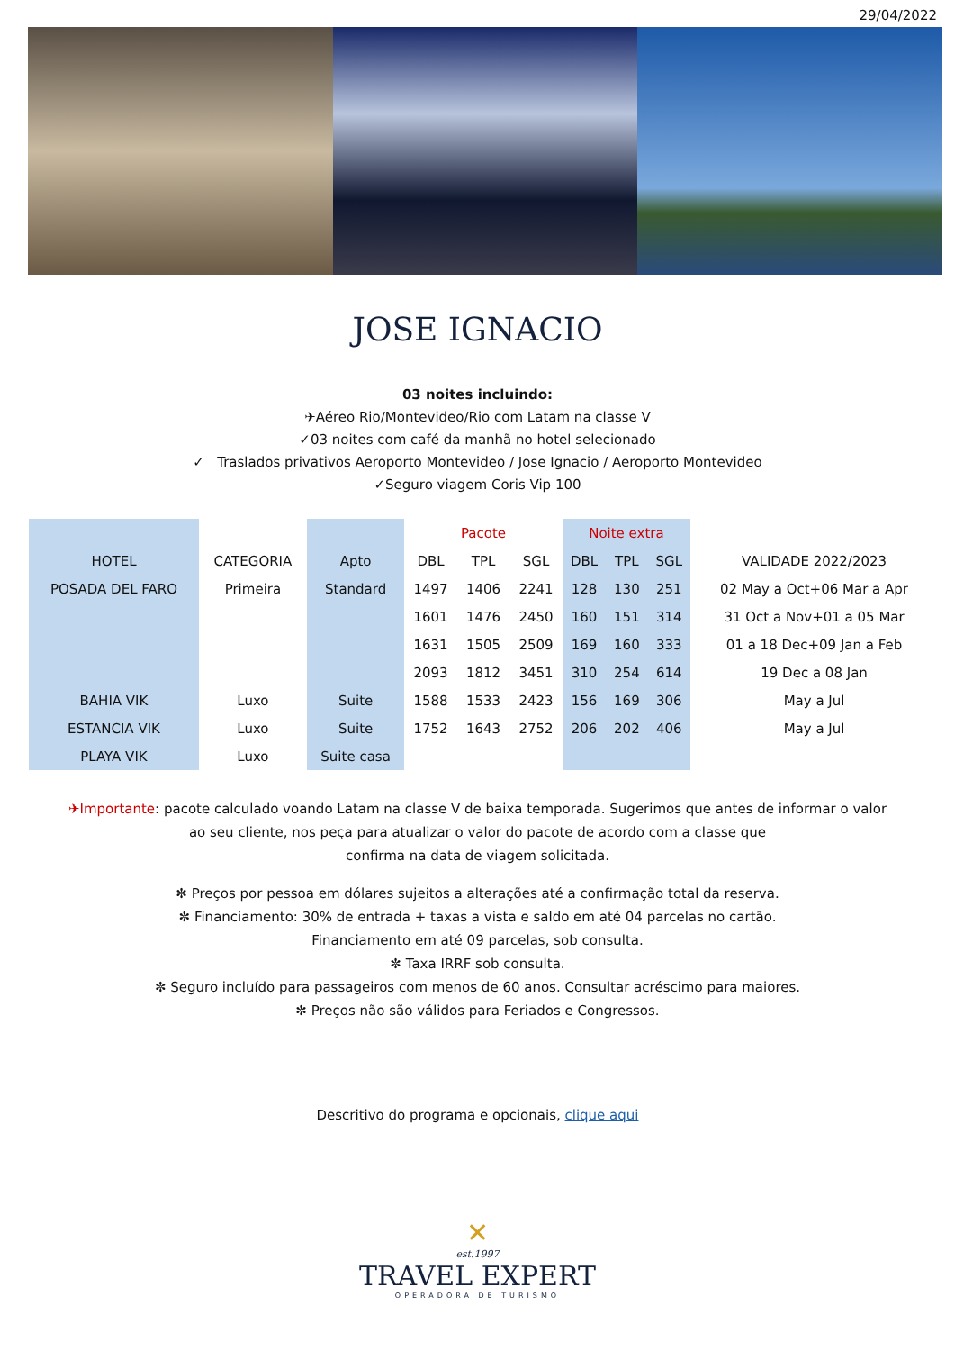29/04/2022
JOSE IGNACIO
03 noites incluindo:
✈Aéreo Rio/Montevideo/Rio com Latam na classe V
✓03 noites com café da manhã no hotel selecionado
✓ Traslados privativos Aeroporto Montevideo / Jose Ignacio / Aeroporto Montevideo
✓Seguro viagem Coris Vip 100
| | | | Pacote | | | Noite extra | | | |
| HOTEL | CATEGORIA | Apto | DBL | TPL | SGL | DBL | TPL | SGL | VALIDADE 2022/2023 |
| POSADA DEL FARO | Primeira | Standard | 1497 | 1406 | 2241 | 128 | 130 | 251 | 02 May a Oct+06 Mar a Apr |
| | | | 1601 | 1476 | 2450 | 160 | 151 | 314 | 31 Oct a Nov+01 a 05 Mar |
| | | | 1631 | 1505 | 2509 | 169 | 160 | 333 | 01 a 18 Dec+09 Jan a Feb |
| | | | 2093 | 1812 | 3451 | 310 | 254 | 614 | 19 Dec a 08 Jan |
| BAHIA VIK | Luxo | Suite | 1588 | 1533 | 2423 | 156 | 169 | 306 | May a Jul |
| ESTANCIA VIK | Luxo | Suite | 1752 | 1643 | 2752 | 206 | 202 | 406 | May a Jul |
| PLAYA VIK | Luxo | Suite casa | | | | | | | |
✈Importante: pacote calculado voando Latam na classe V de baixa temporada. Sugerimos que antes de informar o valor
ao seu cliente, nos peça para atualizar o valor do pacote de acordo com a classe que
confirma na data de viagem solicitada.
✼ Preços por pessoa em dólares sujeitos a alterações até a confirmação total da reserva.
✼ Financiamento: 30% de entrada + taxas a vista e saldo em até 04 parcelas no cartão.
Financiamento em até 09 parcelas, sob consulta.
✼ Taxa IRRF sob consulta.
✼ Seguro incluído para passageiros com menos de 60 anos. Consultar acréscimo para maiores.
✼ Preços não são válidos para Feriados e Congressos.
Descritivo do programa e opcionais, clique aqui
✕
est.1997
TRAVEL EXPERT
OPERADORA DE TURISMO